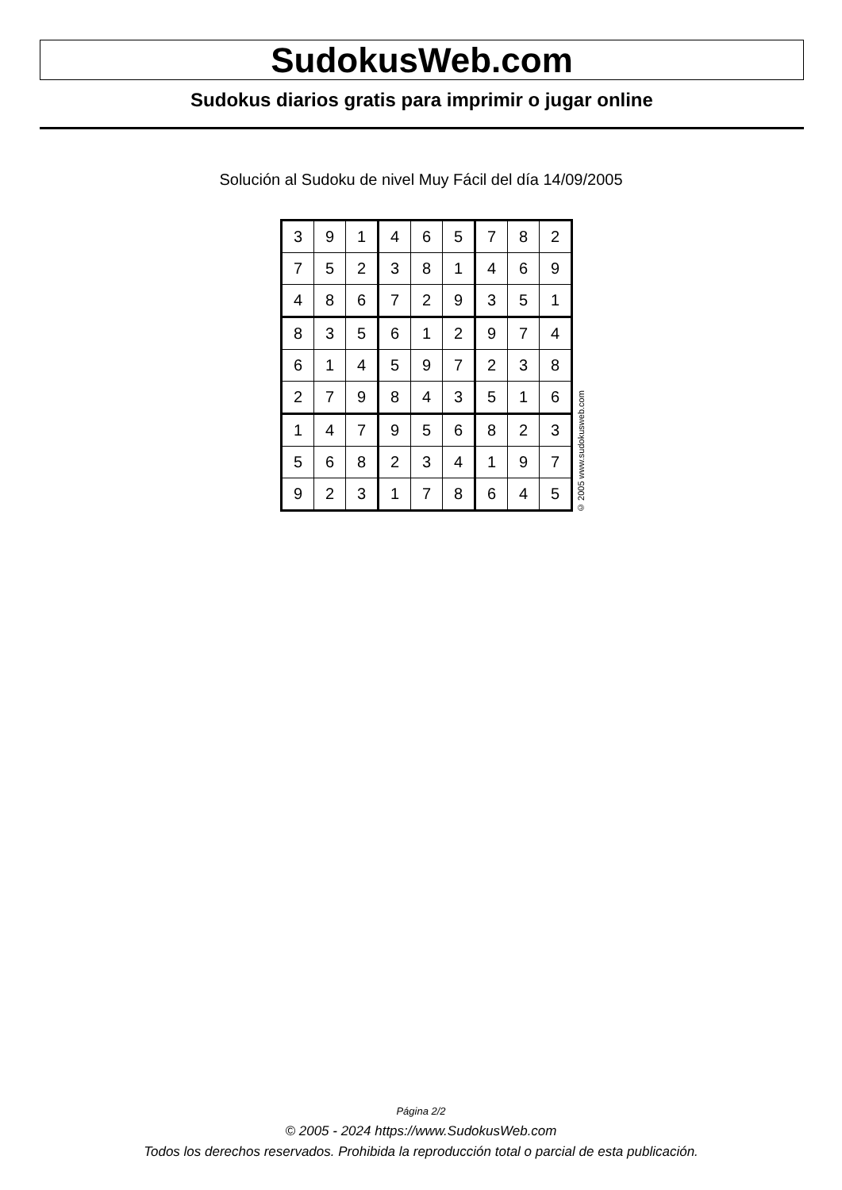SudokusWeb.com
Sudokus diarios gratis para imprimir o jugar online
Solución al Sudoku de nivel Muy Fácil del día 14/09/2005
| 3 | 9 | 1 | 4 | 6 | 5 | 7 | 8 | 2 |
| 7 | 5 | 2 | 3 | 8 | 1 | 4 | 6 | 9 |
| 4 | 8 | 6 | 7 | 2 | 9 | 3 | 5 | 1 |
| 8 | 3 | 5 | 6 | 1 | 2 | 9 | 7 | 4 |
| 6 | 1 | 4 | 5 | 9 | 7 | 2 | 3 | 8 |
| 2 | 7 | 9 | 8 | 4 | 3 | 5 | 1 | 6 |
| 1 | 4 | 7 | 9 | 5 | 6 | 8 | 2 | 3 |
| 5 | 6 | 8 | 2 | 3 | 4 | 1 | 9 | 7 |
| 9 | 2 | 3 | 1 | 7 | 8 | 6 | 4 | 5 |
© 2005 www.sudokusweb.com
Página 2/2
© 2005 - 2024 https://www.SudokusWeb.com
Todos los derechos reservados. Prohibida la reproducción total o parcial de esta publicación.